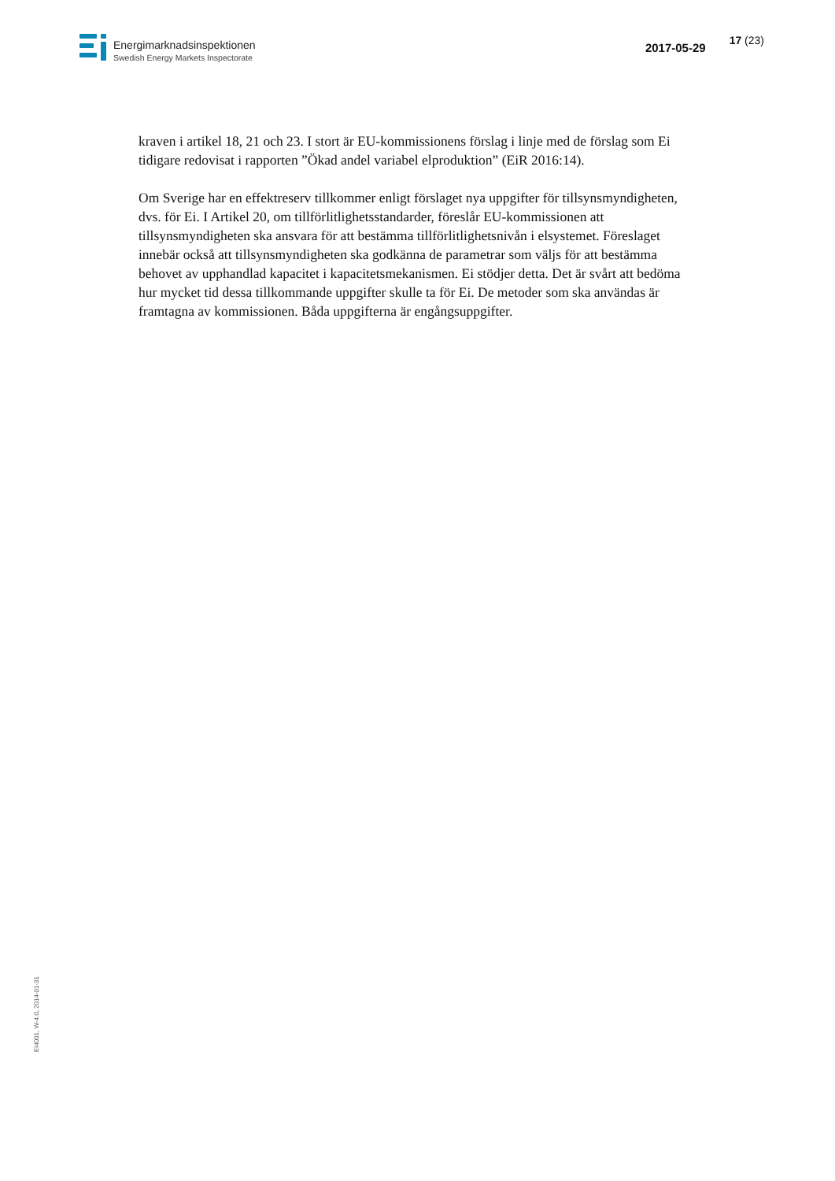Energimarknadsinspektionen
Swedish Energy Markets Inspectorate
2017-05-29
17 (23)
kraven i artikel 18, 21 och 23. I stort är EU-kommissionens förslag i linje med de förslag som Ei tidigare redovisat i rapporten ”Ökad andel variabel elproduktion” (EiR 2016:14).
Om Sverige har en effektreserv tillkommer enligt förslaget nya uppgifter för tillsynsmyndigheten, dvs. för Ei. I Artikel 20, om tillförlitlighetsstandarder, föreslår EU-kommissionen att tillsynsmyndigheten ska ansvara för att bestämma tillförlitlighetsnivån i elsystemet. Föreslaget innebär också att tillsynsmyndigheten ska godkänna de parametrar som väljs för att bestämma behovet av upphandlad kapacitet i kapacitetsmekanismen. Ei stödjer detta. Det är svårt att bedöma hur mycket tid dessa tillkommande uppgifter skulle ta för Ei. De metoder som ska användas är framtagna av kommissionen. Båda uppgifterna är engångsuppgifter.
EI4001, W-4.0, 2014-01-31